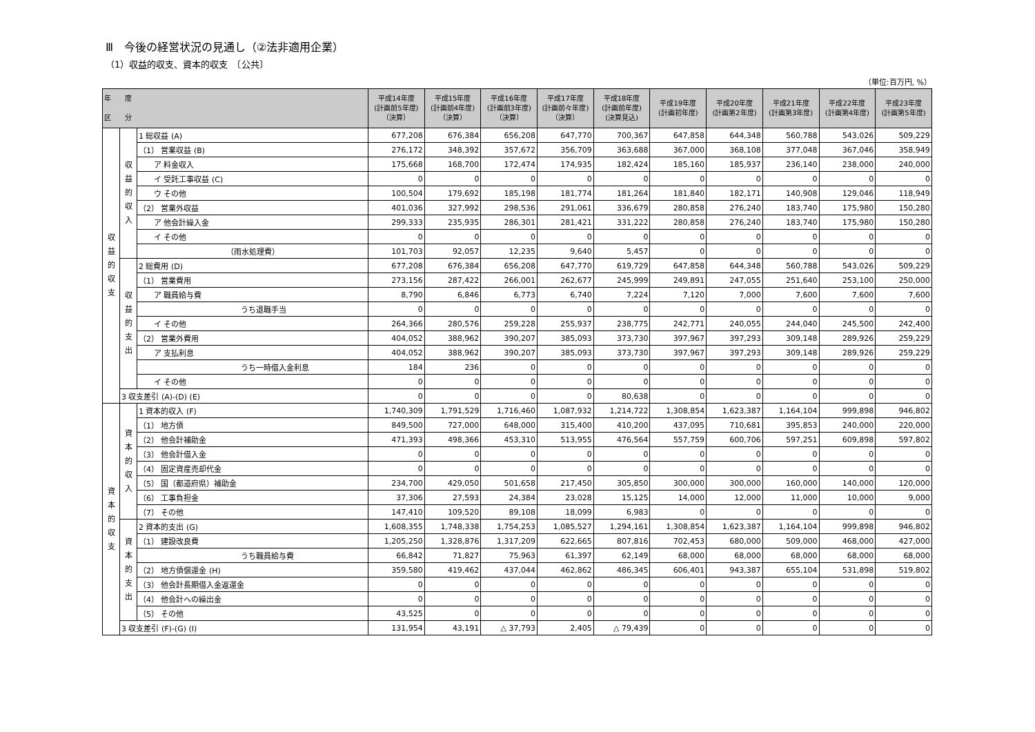Ⅲ　今後の経営状況の見通し（②法非適用企業）
（1）収益的収支、資本的収支　〔公共〕
（単位:百万円, %）
| 年 度 区 分 | | | 平成14年度 (計画前5年度) （決算） | 平成15年度 (計画前4年度) （決算） | 平成16年度 (計画前3年度) （決算） | 平成17年度 (計画前々年度) （決算） | 平成18年度 (計画前年度) (決算見込) | 平成19年度 (計画初年度) | 平成20年度 (計画第2年度) | 平成21年度 (計画第3年度) | 平成22年度 (計画第4年度) | 平成23年度 (計画第5年度) |
| --- | --- | --- | --- | --- | --- | --- | --- | --- | --- | --- | --- | --- |
| 収益的収支 | 収益的収入 | 1 総収益 (A) | 677,208 | 676,384 | 656,208 | 647,770 | 700,367 | 647,858 | 644,348 | 560,788 | 543,026 | 509,229 |
| | | （1） 営業収益 (B) | 276,172 | 348,392 | 357,672 | 356,709 | 363,688 | 367,000 | 368,108 | 377,048 | 367,046 | 358,949 |
| | | ア 料金収入 | 175,668 | 168,700 | 172,474 | 174,935 | 182,424 | 185,160 | 185,937 | 236,140 | 238,000 | 240,000 |
| | | イ 受託工事収益 (C) | 0 | 0 | 0 | 0 | 0 | 0 | 0 | 0 | 0 | 0 |
| | | ウ その他 | 100,504 | 179,692 | 185,198 | 181,774 | 181,264 | 181,840 | 182,171 | 140,908 | 129,046 | 118,949 |
| | | （2） 営業外収益 | 401,036 | 327,992 | 298,536 | 291,061 | 336,679 | 280,858 | 276,240 | 183,740 | 175,980 | 150,280 |
| | | ア 他会計繰入金 | 299,333 | 235,935 | 286,301 | 281,421 | 331,222 | 280,858 | 276,240 | 183,740 | 175,980 | 150,280 |
| | | イ その他 | 0 | 0 | 0 | 0 | 0 | 0 | 0 | 0 | 0 | 0 |
| | | （雨水処理費） | 101,703 | 92,057 | 12,235 | 9,640 | 5,457 | 0 | 0 | 0 | 0 | 0 |
| | 収益的支出 | 2 総費用 (D) | 677,208 | 676,384 | 656,208 | 647,770 | 619,729 | 647,858 | 644,348 | 560,788 | 543,026 | 509,229 |
| | | （1） 営業費用 | 273,156 | 287,422 | 266,001 | 262,677 | 245,999 | 249,891 | 247,055 | 251,640 | 253,100 | 250,000 |
| | | ア 職員給与費 | 8,790 | 6,846 | 6,773 | 6,740 | 7,224 | 7,120 | 7,000 | 7,600 | 7,600 | 7,600 |
| | | うち退職手当 | 0 | 0 | 0 | 0 | 0 | 0 | 0 | 0 | 0 | 0 |
| | | イ その他 | 264,366 | 280,576 | 259,228 | 255,937 | 238,775 | 242,771 | 240,055 | 244,040 | 245,500 | 242,400 |
| | | （2） 営業外費用 | 404,052 | 388,962 | 390,207 | 385,093 | 373,730 | 397,967 | 397,293 | 309,148 | 289,926 | 259,229 |
| | | ア 支払利息 | 404,052 | 388,962 | 390,207 | 385,093 | 373,730 | 397,967 | 397,293 | 309,148 | 289,926 | 259,229 |
| | | うち一時借入金利息 | 184 | 236 | 0 | 0 | 0 | 0 | 0 | 0 | 0 | 0 |
| | | イ その他 | 0 | 0 | 0 | 0 | 0 | 0 | 0 | 0 | 0 | 0 |
| | 3 収支差引 (A)-(D) (E) | | 0 | 0 | 0 | 0 | 80,638 | 0 | 0 | 0 | 0 | 0 |
| 資本的収支 | 資本的収入 | 1 資本的収入 (F) | 1,740,309 | 1,791,529 | 1,716,460 | 1,087,932 | 1,214,722 | 1,308,854 | 1,623,387 | 1,164,104 | 999,898 | 946,802 |
| | | （1） 地方債 | 849,500 | 727,000 | 648,000 | 315,400 | 410,200 | 437,095 | 710,681 | 395,853 | 240,000 | 220,000 |
| | | （2） 他会計補助金 | 471,393 | 498,366 | 453,310 | 513,955 | 476,564 | 557,759 | 600,706 | 597,251 | 609,898 | 597,802 |
| | | （3） 他会計借入金 | 0 | 0 | 0 | 0 | 0 | 0 | 0 | 0 | 0 | 0 |
| | | （4） 固定資産売却代金 | 0 | 0 | 0 | 0 | 0 | 0 | 0 | 0 | 0 | 0 |
| | | （5） 国（都道府県）補助金 | 234,700 | 429,050 | 501,658 | 217,450 | 305,850 | 300,000 | 300,000 | 160,000 | 140,000 | 120,000 |
| | | （6） 工事負担金 | 37,306 | 27,593 | 24,384 | 23,028 | 15,125 | 14,000 | 12,000 | 11,000 | 10,000 | 9,000 |
| | | （7） その他 | 147,410 | 109,520 | 89,108 | 18,099 | 6,983 | 0 | 0 | 0 | 0 | 0 |
| | 資本的支出 | 2 資本的支出 (G) | 1,608,355 | 1,748,338 | 1,754,253 | 1,085,527 | 1,294,161 | 1,308,854 | 1,623,387 | 1,164,104 | 999,898 | 946,802 |
| | | （1） 建設改良費 | 1,205,250 | 1,328,876 | 1,317,209 | 622,665 | 807,816 | 702,453 | 680,000 | 509,000 | 468,000 | 427,000 |
| | | うち職員給与費 | 66,842 | 71,827 | 75,963 | 61,397 | 62,149 | 68,000 | 68,000 | 68,000 | 68,000 | 68,000 |
| | | （2） 地方債償還金 (H) | 359,580 | 419,462 | 437,044 | 462,862 | 486,345 | 606,401 | 943,387 | 655,104 | 531,898 | 519,802 |
| | | （3） 他会計長期借入金返還金 | 0 | 0 | 0 | 0 | 0 | 0 | 0 | 0 | 0 | 0 |
| | | （4） 他会計への繰出金 | 0 | 0 | 0 | 0 | 0 | 0 | 0 | 0 | 0 | 0 |
| | | （5） その他 | 43,525 | 0 | 0 | 0 | 0 | 0 | 0 | 0 | 0 | 0 |
| | 3 収支差引 (F)-(G) (I) | | 131,954 | 43,191 | △ 37,793 | 2,405 | △ 79,439 | 0 | 0 | 0 | 0 | 0 |